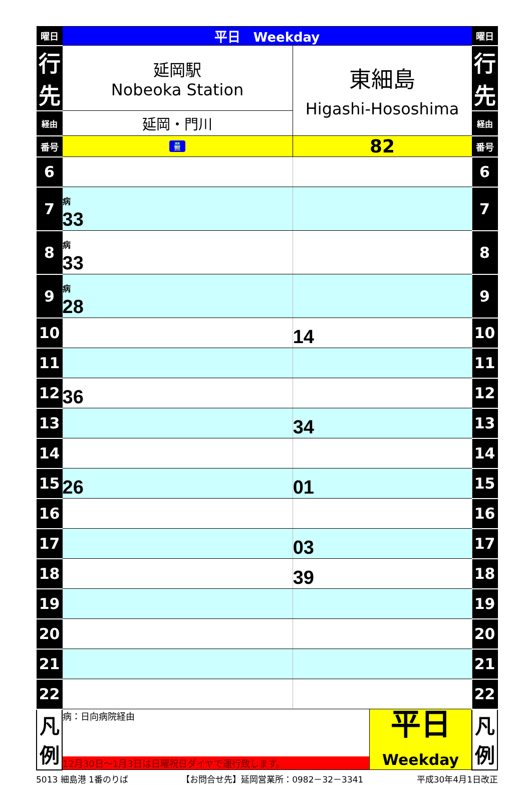| 曜日 | 平日 Weekday | | | 曜日 |
| --- | --- | --- | --- | --- |
| 行先 | 延岡駅 Nobeoka Station | 東細島 Higashi-Hososhima | | 行先 |
| 経由 | 延岡・門川 | | | 経由 |
| 番号 | 🚆 | 82 | | 番号 |
| 6 | | | | 6 |
| 7 | 病 33 | | | 7 |
| 8 | 病 33 | | | 8 |
| 9 | 病 28 | | | 9 |
| 10 | | 14 | | 10 |
| 11 | | | | 11 |
| 12 | 36 | | | 12 |
| 13 | | 34 | | 13 |
| 14 | | | | 14 |
| 15 | 26 | 01 | | 15 |
| 16 | | | | 16 |
| 17 | | 03 | | 17 |
| 18 | | 39 | | 18 |
| 19 | | | | 19 |
| 20 | | | | 20 |
| 21 | | | | 21 |
| 22 | | | | 22 |
| 凡例 | 病：日向病院経由 12月30日～1月3日は日曜祝日ダイヤで運行致します。 | | 平日 Weekday | 凡例 |
5013 細島港 1番のりば 【お問合せ先】延岡営業所：0982－32－3341 平成30年4月1日改正